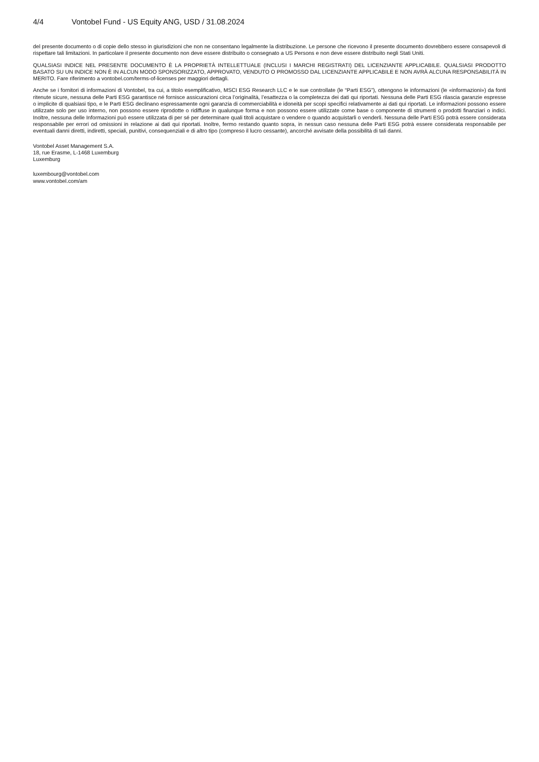4/4 Vontobel Fund - US Equity ANG, USD / 31.08.2024
del presente documento o di copie dello stesso in giurisdizioni che non ne consentano legalmente la distribuzione. Le persone che ricevono il presente documento dovrebbero essere consapevoli di rispettare tali limitazioni. In particolare il presente documento non deve essere distribuito o consegnato a US Persons e non deve essere distribuito negli Stati Uniti.
QUALSIASI INDICE NEL PRESENTE DOCUMENTO È LA PROPRIETÀ INTELLETTUALE (INCLUSI I MARCHI REGISTRATI) DEL LICENZIANTE APPLICABILE. QUALSIASI PRODOTTO BASATO SU UN INDICE NON È IN ALCUN MODO SPONSORIZZATO, APPROVATO, VENDUTO O PROMOSSO DAL LICENZIANTE APPLICABILE E NON AVRÀ ALCUNA RESPONSABILITÀ IN MERITO. Fare riferimento a vontobel.com/terms-of-licenses per maggiori dettagli.
Anche se i fornitori di informazioni di Vontobel, tra cui, a titolo esemplificativo, MSCI ESG Research LLC e le sue controllate (le “Parti ESG”), ottengono le informazioni (le «informazioni») da fonti ritenute sicure, nessuna delle Parti ESG garantisce né fornisce assicurazioni circa l’originalità, l’esattezza o la completezza dei dati qui riportati. Nessuna delle Parti ESG rilascia garanzie espresse o implicite di qualsiasi tipo, e le Parti ESG declinano espressamente ogni garanzia di commerciabilità e idoneità per scopi specifici relativamente ai dati qui riportati. Le informazioni possono essere utilizzate solo per uso interno, non possono essere riprodotte o ridiffuse in qualunque forma e non possono essere utilizzate come base o componente di strumenti o prodotti finanziari o indici. Inoltre, nessuna delle Informazioni può essere utilizzata di per sé per determinare quali titoli acquistare o vendere o quando acquistarli o venderli. Nessuna delle Parti ESG potrà essere considerata responsabile per errori od omissioni in relazione ai dati qui riportati. Inoltre, fermo restando quanto sopra, in nessun caso nessuna delle Parti ESG potrà essere considerata responsabile per eventuali danni diretti, indiretti, speciali, punitivi, consequenziali e di altro tipo (compreso il lucro cessante), ancorché avvisate della possibilità di tali danni.
Vontobel Asset Management S.A.
18, rue Erasme, L-1468 Luxemburg
Luxemburg
luxembourg@vontobel.com
www.vontobel.com/am